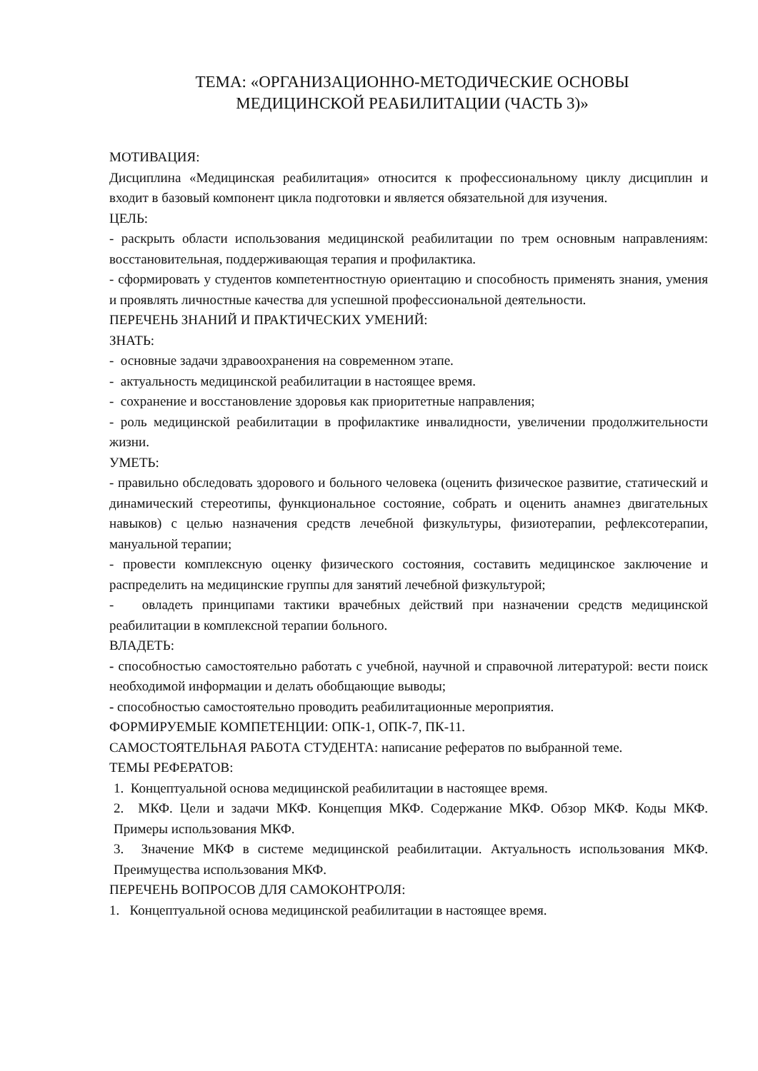ТЕМА: «ОРГАНИЗАЦИОННО-МЕТОДИЧЕСКИЕ ОСНОВЫ
МЕДИЦИНСКОЙ РЕАБИЛИТАЦИИ (ЧАСТЬ 3)»
МОТИВАЦИЯ:
Дисциплина «Медицинская реабилитация» относится к профессиональному циклу дисциплин и входит в базовый компонент цикла подготовки и является обязательной для изучения.
ЦЕЛЬ:
- раскрыть области использования медицинской реабилитации по трем основным направлениям: восстановительная, поддерживающая терапия и профилактика.
- сформировать у студентов компетентностную ориентацию и способность применять знания, умения и проявлять личностные качества для успешной профессиональной деятельности.
ПЕРЕЧЕНЬ ЗНАНИЙ И ПРАКТИЧЕСКИХ УМЕНИЙ:
ЗНАТЬ:
- основные задачи здравоохранения на современном этапе.
- актуальность медицинской реабилитации в настоящее время.
- сохранение и восстановление здоровья как приоритетные направления;
- роль медицинской реабилитации в профилактике инвалидности, увеличении продолжительности жизни.
УМЕТЬ:
- правильно обследовать здорового и больного человека (оценить физическое развитие, статический и динамический стереотипы, функциональное состояние, собрать и оценить анамнез двигательных навыков) с целью назначения средств лечебной физкультуры, физиотерапии, рефлексотерапии, мануальной терапии;
- провести комплексную оценку физического состояния, составить медицинское заключение и распределить на медицинские группы для занятий лечебной физкультурой;
- овладеть принципами тактики врачебных действий при назначении средств медицинской реабилитации в комплексной терапии больного.
ВЛАДЕТЬ:
- способностью самостоятельно работать с учебной, научной и справочной литературой: вести поиск необходимой информации и делать обобщающие выводы;
- способностью самостоятельно проводить реабилитационные мероприятия.
ФОРМИРУЕМЫЕ КОМПЕТЕНЦИИ: ОПК-1, ОПК-7, ПК-11.
САМОСТОЯТЕЛЬНАЯ РАБОТА СТУДЕНТА: написание рефератов по выбранной теме.
ТЕМЫ РЕФЕРАТОВ:
1. Концептуальной основа медицинской реабилитации в настоящее время.
2. МКФ. Цели и задачи МКФ. Концепция МКФ. Содержание МКФ. Обзор МКФ. Коды МКФ. Примеры использования МКФ.
3. Значение МКФ в системе медицинской реабилитации. Актуальность использования МКФ. Преимущества использования МКФ.
ПЕРЕЧЕНЬ ВОПРОСОВ ДЛЯ САМОКОНТРОЛЯ:
1. Концептуальной основа медицинской реабилитации в настоящее время.